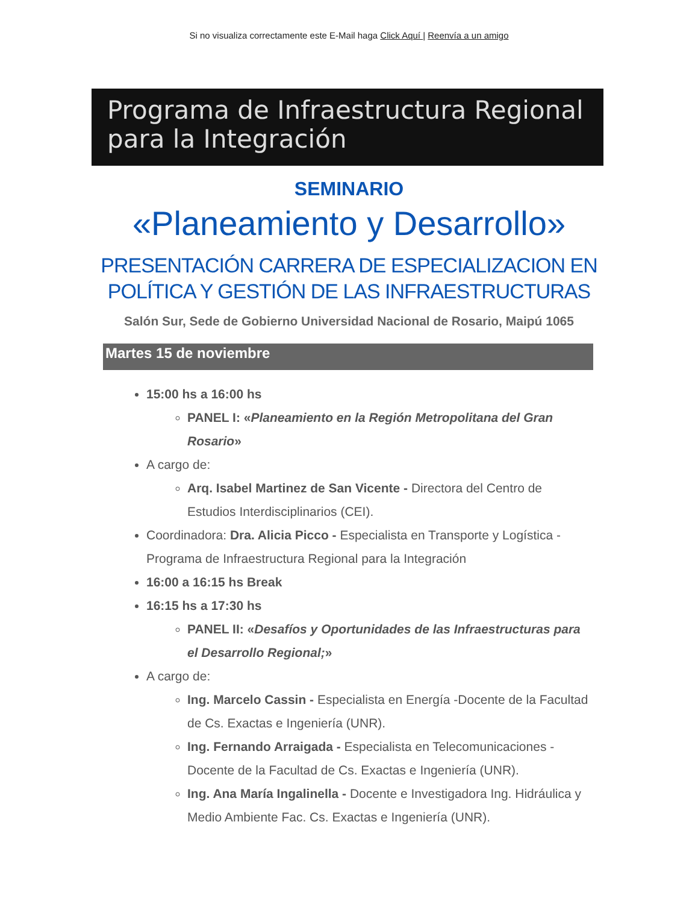Si no visualiza correctamente este E-Mail haga Click Aquí | Reenvía a un amigo
Programa de Infraestructura Regional
para la Integración
SEMINARIO
«Planeamiento y Desarrollo»
PRESENTACIÓN CARRERA DE ESPECIALIZACION EN
POLÍTICA Y GESTIÓN DE LAS INFRAESTRUCTURAS
Salón Sur, Sede de Gobierno Universidad Nacional de Rosario, Maipú 1065
Martes 15 de noviembre
15:00 hs a 16:00 hs
PANEL I: «Planeamiento en la Región Metropolitana del Gran Rosario»
A cargo de:
Arq. Isabel Martinez de San Vicente - Directora del Centro de Estudios Interdisciplinarios (CEI).
Coordinadora: Dra. Alicia Picco - Especialista en Transporte y Logística - Programa de Infraestructura Regional para la Integración
16:00 a 16:15 hs Break
16:15 hs a 17:30 hs
PANEL II: «Desafíos y Oportunidades de las Infraestructuras para el Desarrollo Regional;»
A cargo de:
Ing. Marcelo Cassin - Especialista en Energía -Docente de la Facultad de Cs. Exactas e Ingeniería (UNR).
Ing. Fernando Arraigada - Especialista en Telecomunicaciones - Docente de la Facultad de Cs. Exactas e Ingeniería (UNR).
Ing. Ana María Ingalinella - Docente e Investigadora Ing. Hidráulica y Medio Ambiente Fac. Cs. Exactas e Ingeniería (UNR).